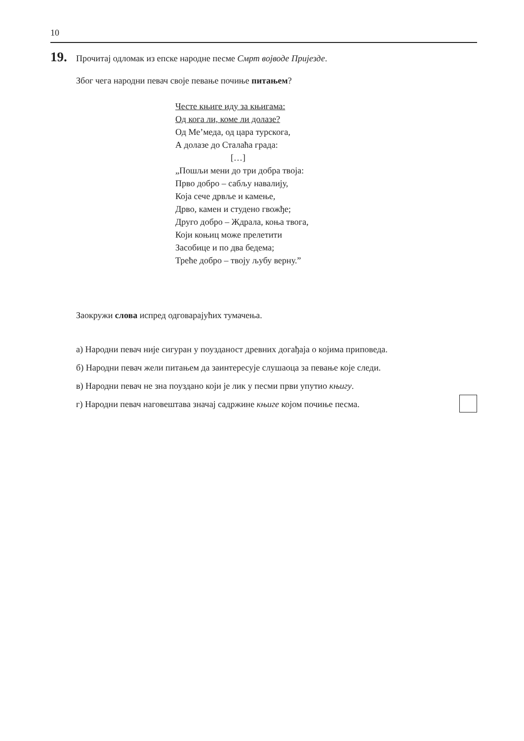10
19. Прочитај одломак из епске народне песме Смрт војводе Пријезде.
Због чега народни певач своје певање почиње питањем?
Честе књиге иду за књигама:
Од кога ли, коме ли долазе?
Од Ме’меда, од цара турскога,
А долазе до Сталаћа града:
[…]
„Пошљи мени до три добра твоја:
Прво добро – сабљу навалију,
Која сече дрвље и камење,
Дрво, камен и студено гвожђе;
Друго добро – Ждрала, коња твога,
Који коњиц може прелетити
Засобице и по два бедема;
Треће добро – твоју љубу верну.”
Заокружи слова испред одговарајућих тумачења.
а) Народни певач није сигуран у поузданост древних догађаја о којима приповеда.
б) Народни певач жели питањем да заинтересује слушаоца за певање које следи.
в) Народни певач не зна поуздано који је лик у песми први упутио књигу.
г) Народни певач наговештава значај садржине књиге којом почиње песма.